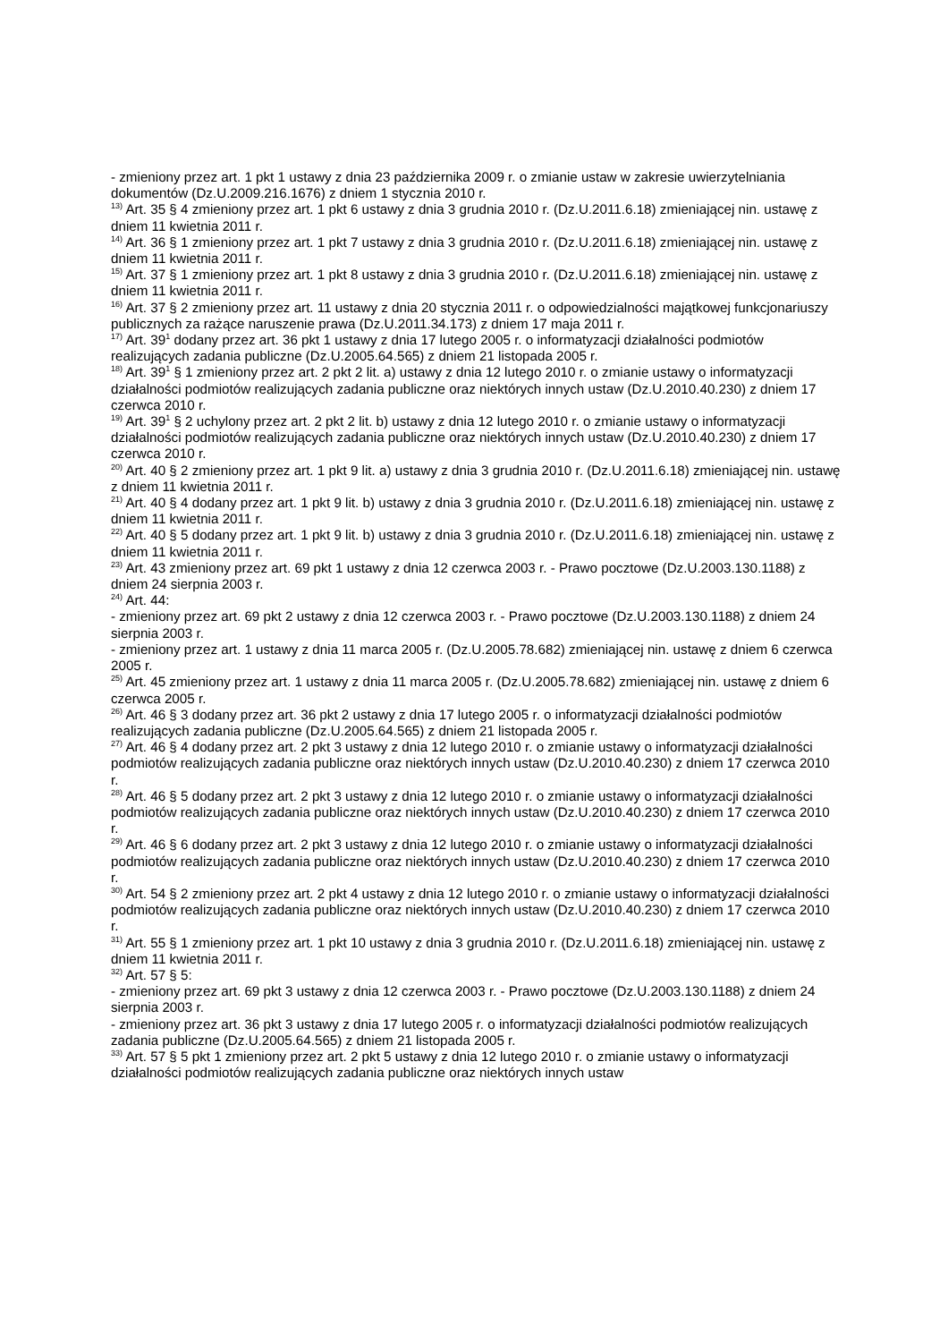- zmieniony przez art. 1 pkt 1 ustawy z dnia 23 października 2009 r. o zmianie ustaw w zakresie uwierzytelniania dokumentów (Dz.U.2009.216.1676) z dniem 1 stycznia 2010 r.
<sup>13)</sup> Art. 35 § 4 zmieniony przez art. 1 pkt 6 ustawy z dnia 3 grudnia 2010 r. (Dz.U.2011.6.18) zmieniającej nin. ustawę z dniem 11 kwietnia 2011 r.
<sup>14)</sup> Art. 36 § 1 zmieniony przez art. 1 pkt 7 ustawy z dnia 3 grudnia 2010 r. (Dz.U.2011.6.18) zmieniającej nin. ustawę z dniem 11 kwietnia 2011 r.
<sup>15)</sup> Art. 37 § 1 zmieniony przez art. 1 pkt 8 ustawy z dnia 3 grudnia 2010 r. (Dz.U.2011.6.18) zmieniającej nin. ustawę z dniem 11 kwietnia 2011 r.
<sup>16)</sup> Art. 37 § 2 zmieniony przez art. 11 ustawy z dnia 20 stycznia 2011 r. o odpowiedzialności majątkowej funkcjonariuszy publicznych za rażące naruszenie prawa (Dz.U.2011.34.173) z dniem 17 maja 2011 r.
<sup>17)</sup> Art. 39<sup>1</sup> dodany przez art. 36 pkt 1 ustawy z dnia 17 lutego 2005 r. o informatyzacji działalności podmiotów realizujących zadania publiczne (Dz.U.2005.64.565) z dniem 21 listopada 2005 r.
<sup>18)</sup> Art. 39<sup>1</sup> § 1 zmieniony przez art. 2 pkt 2 lit. a) ustawy z dnia 12 lutego 2010 r. o zmianie ustawy o informatyzacji działalności podmiotów realizujących zadania publiczne oraz niektórych innych ustaw (Dz.U.2010.40.230) z dniem 17 czerwca 2010 r.
<sup>19)</sup> Art. 39<sup>1</sup> § 2 uchylony przez art. 2 pkt 2 lit. b) ustawy z dnia 12 lutego 2010 r. o zmianie ustawy o informatyzacji działalności podmiotów realizujących zadania publiczne oraz niektórych innych ustaw (Dz.U.2010.40.230) z dniem 17 czerwca 2010 r.
<sup>20)</sup> Art. 40 § 2 zmieniony przez art. 1 pkt 9 lit. a) ustawy z dnia 3 grudnia 2010 r. (Dz.U.2011.6.18) zmieniającej nin. ustawę z dniem 11 kwietnia 2011 r.
<sup>21)</sup> Art. 40 § 4 dodany przez art. 1 pkt 9 lit. b) ustawy z dnia 3 grudnia 2010 r. (Dz.U.2011.6.18) zmieniającej nin. ustawę z dniem 11 kwietnia 2011 r.
<sup>22)</sup> Art. 40 § 5 dodany przez art. 1 pkt 9 lit. b) ustawy z dnia 3 grudnia 2010 r. (Dz.U.2011.6.18) zmieniającej nin. ustawę z dniem 11 kwietnia 2011 r.
<sup>23)</sup> Art. 43 zmieniony przez art. 69 pkt 1 ustawy z dnia 12 czerwca 2003 r. - Prawo pocztowe (Dz.U.2003.130.1188) z dniem 24 sierpnia 2003 r.
<sup>24)</sup> Art. 44:
- zmieniony przez art. 69 pkt 2 ustawy z dnia 12 czerwca 2003 r. - Prawo pocztowe (Dz.U.2003.130.1188) z dniem 24 sierpnia 2003 r.
- zmieniony przez art. 1 ustawy z dnia 11 marca 2005 r. (Dz.U.2005.78.682) zmieniającej nin. ustawę z dniem 6 czerwca 2005 r.
<sup>25)</sup> Art. 45 zmieniony przez art. 1 ustawy z dnia 11 marca 2005 r. (Dz.U.2005.78.682) zmieniającej nin. ustawę z dniem 6 czerwca 2005 r.
<sup>26)</sup> Art. 46 § 3 dodany przez art. 36 pkt 2 ustawy z dnia 17 lutego 2005 r. o informatyzacji działalności podmiotów realizujących zadania publiczne (Dz.U.2005.64.565) z dniem 21 listopada 2005 r.
<sup>27)</sup> Art. 46 § 4 dodany przez art. 2 pkt 3 ustawy z dnia 12 lutego 2010 r. o zmianie ustawy o informatyzacji działalności podmiotów realizujących zadania publiczne oraz niektórych innych ustaw (Dz.U.2010.40.230) z dniem 17 czerwca 2010 r.
<sup>28)</sup> Art. 46 § 5 dodany przez art. 2 pkt 3 ustawy z dnia 12 lutego 2010 r. o zmianie ustawy o informatyzacji działalności podmiotów realizujących zadania publiczne oraz niektórych innych ustaw (Dz.U.2010.40.230) z dniem 17 czerwca 2010 r.
<sup>29)</sup> Art. 46 § 6 dodany przez art. 2 pkt 3 ustawy z dnia 12 lutego 2010 r. o zmianie ustawy o informatyzacji działalności podmiotów realizujących zadania publiczne oraz niektórych innych ustaw (Dz.U.2010.40.230) z dniem 17 czerwca 2010 r.
<sup>30)</sup> Art. 54 § 2 zmieniony przez art. 2 pkt 4 ustawy z dnia 12 lutego 2010 r. o zmianie ustawy o informatyzacji działalności podmiotów realizujących zadania publiczne oraz niektórych innych ustaw (Dz.U.2010.40.230) z dniem 17 czerwca 2010 r.
<sup>31)</sup> Art. 55 § 1 zmieniony przez art. 1 pkt 10 ustawy z dnia 3 grudnia 2010 r. (Dz.U.2011.6.18) zmieniającej nin. ustawę z dniem 11 kwietnia 2011 r.
<sup>32)</sup> Art. 57 § 5:
- zmieniony przez art. 69 pkt 3 ustawy z dnia 12 czerwca 2003 r. - Prawo pocztowe (Dz.U.2003.130.1188) z dniem 24 sierpnia 2003 r.
- zmieniony przez art. 36 pkt 3 ustawy z dnia 17 lutego 2005 r. o informatyzacji działalności podmiotów realizujących zadania publiczne (Dz.U.2005.64.565) z dniem 21 listopada 2005 r.
<sup>33)</sup> Art. 57 § 5 pkt 1 zmieniony przez art. 2 pkt 5 ustawy z dnia 12 lutego 2010 r. o zmianie ustawy o informatyzacji działalności podmiotów realizujących zadania publiczne oraz niektórych innych ustaw